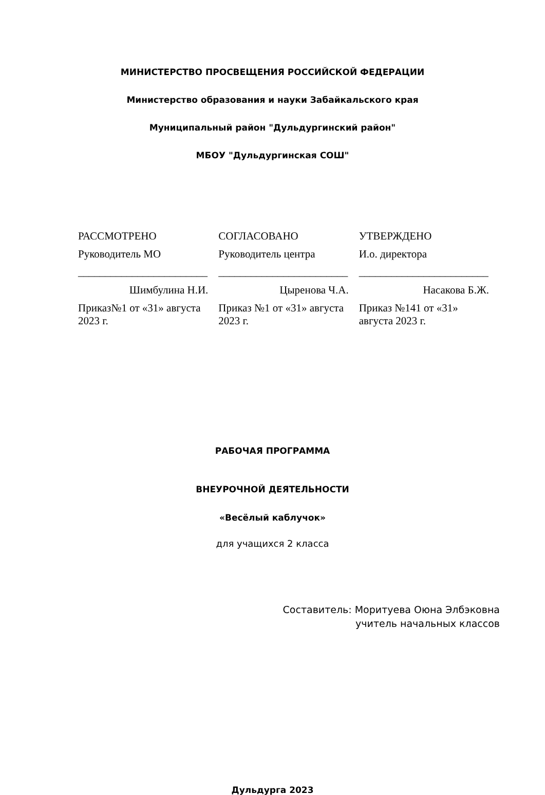МИНИСТЕРСТВО ПРОСВЕЩЕНИЯ РОССИЙСКОЙ ФЕДЕРАЦИИ
Министерство образования и науки Забайкальского края
Муниципальный район "Дульдургинский район"
МБОУ "Дульдургинская СОШ"
РАССМОТРЕНО
Руководитель МО
________________________
Шимбулина Н.И.
Приказ№1 от «31» августа 2023 г.
СОГЛАСОВАНО
Руководитель центра
________________________
Цыренова Ч.А.
Приказ №1 от «31» августа 2023 г.
УТВЕРЖДЕНО
И.о. директора
________________________
Насакова Б.Ж.
Приказ №141 от «31» августа 2023 г.
РАБОЧАЯ ПРОГРАММА
ВНЕУРОЧНОЙ ДЕЯТЕЛЬНОСТИ
«Весёлый каблучок»
для учащихся 2 класса
Составитель: Моритуева Оюна Элбэковна
учитель начальных классов
Дульдурга 2023